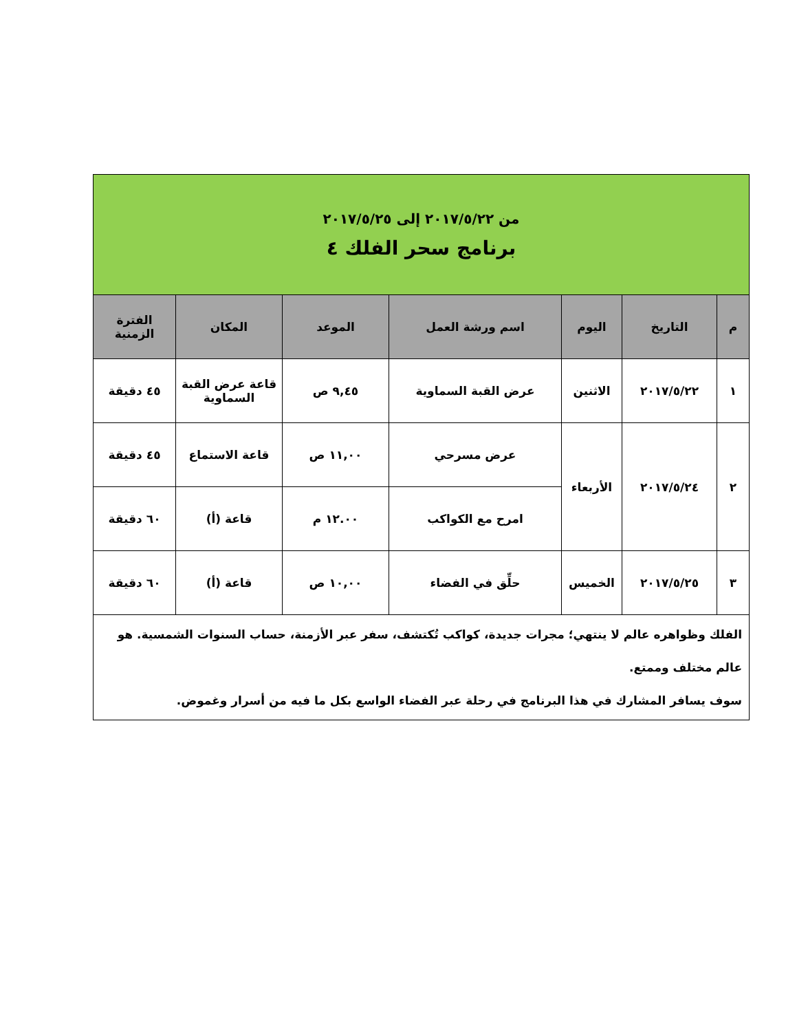| من ٢٠١٧/٥/٢٢ إلى ٢٠١٧/٥/٢٥ برنامج سحر الفلك ٤ | | | | | | |
| م | التاريخ | اليوم | اسم ورشة العمل | الموعد | المكان | الفترة الزمنية |
| ١ | ٢٠١٧/٥/٢٢ | الاثنين | عرض القبة السماوية | ٩,٤٥ ص | قاعة عرض القبة السماوية | ٤٥ دقيقة |
| ٢ | ٢٠١٧/٥/٢٤ | الأربعاء | عرض مسرحي | ١١,٠٠ ص | قاعة الاستماع | ٤٥ دقيقة |
| | | | امرح مع الكواكب | ١٢.٠٠ م | قاعة (أ) | ٦٠ دقيقة |
| ٣ | ٢٠١٧/٥/٢٥ | الخميس | حلِّق في الفضاء | ١٠,٠٠ ص | قاعة (أ) | ٦٠ دقيقة |
| الفلك وظواهره عالم لا ينتهي؛ مجرات جديدة، كواكب تُكتشف، سفر عبر الأزمنة، حساب السنوات الشمسية. هو عالم مختلف وممتع. سوف يسافر المشارك في هذا البرنامج في رحلة عبر الفضاء الواسع بكل ما فيه من أسرار وغموض. | | | | | | |